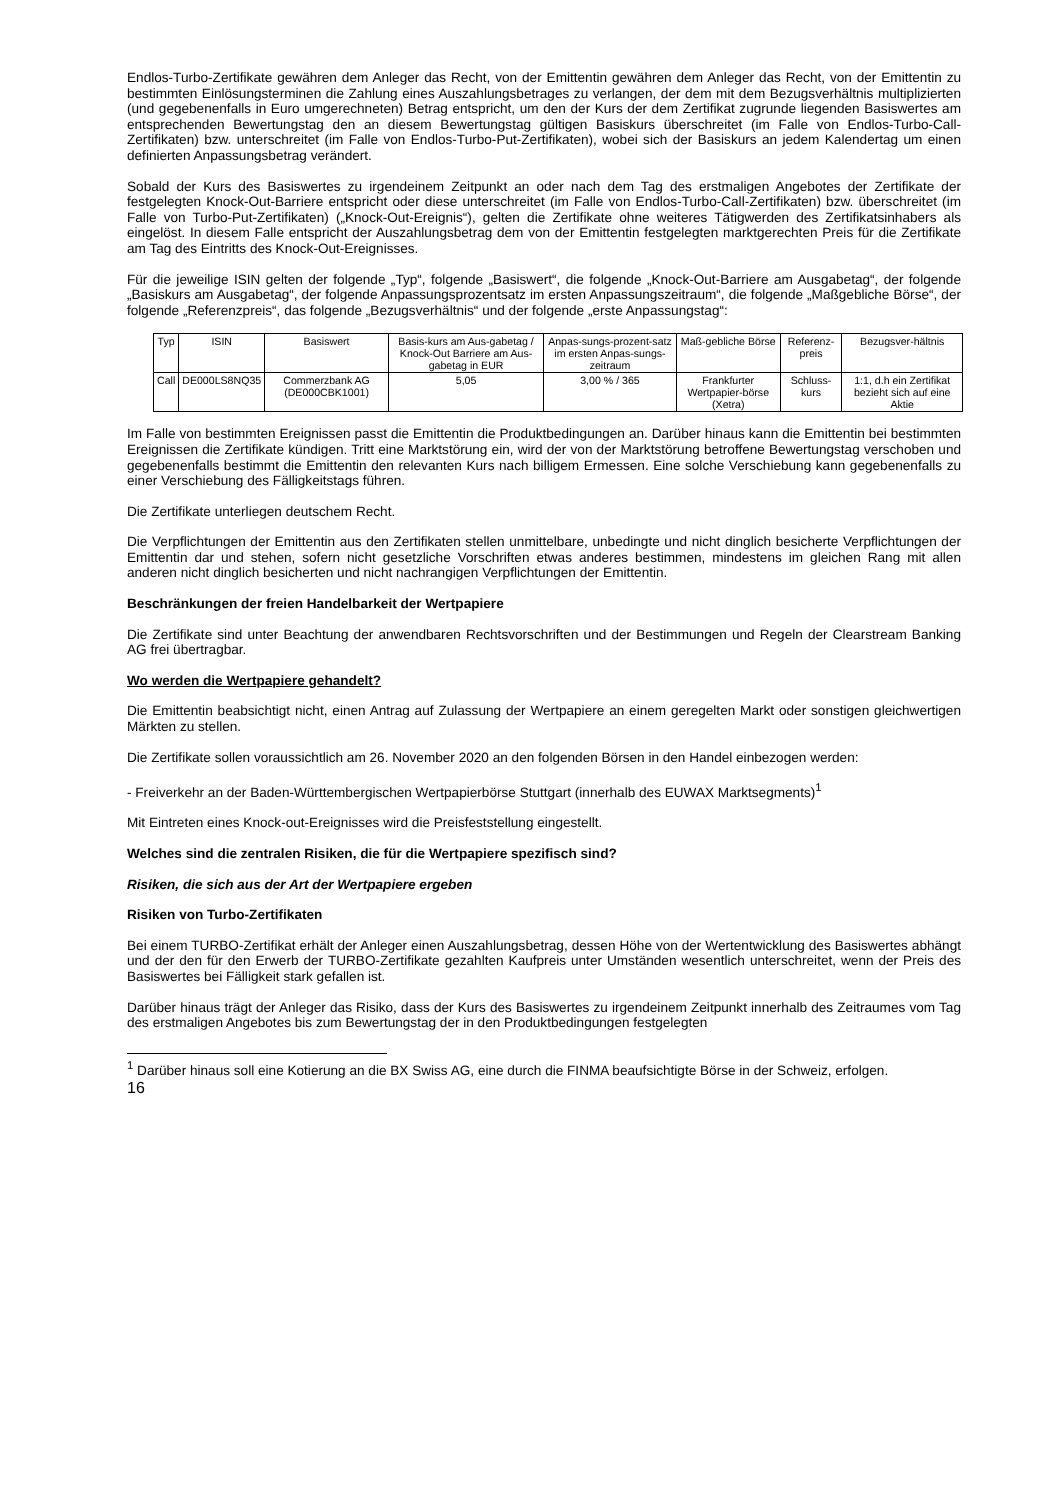Endlos-Turbo-Zertifikate gewähren dem Anleger das Recht, von der Emittentin gewähren dem Anleger das Recht, von der Emittentin zu bestimmten Einlösungsterminen die Zahlung eines Auszahlungsbetrages zu verlangen, der dem mit dem Bezugsverhältnis multiplizierten (und gegebenenfalls in Euro umgerechneten) Betrag entspricht, um den der Kurs der dem Zertifikat zugrunde liegenden Basiswertes am entsprechenden Bewertungstag den an diesem Bewertungstag gültigen Basiskurs überschreitet (im Falle von Endlos-Turbo-Call-Zertifikaten) bzw. unterschreitet (im Falle von Endlos-Turbo-Put-Zertifikaten), wobei sich der Basiskurs an jedem Kalendertag um einen definierten Anpassungsbetrag verändert.
Sobald der Kurs des Basiswertes zu irgendeinem Zeitpunkt an oder nach dem Tag des erstmaligen Angebotes der Zertifikate der festgelegten Knock-Out-Barriere entspricht oder diese unterschreitet (im Falle von Endlos-Turbo-Call-Zertifikaten) bzw. überschreitet (im Falle von Turbo-Put-Zertifikaten) („Knock-Out-Ereignis“), gelten die Zertifikate ohne weiteres Tätigwerden des Zertifikatsinhabers als eingelöst. In diesem Falle entspricht der Auszahlungsbetrag dem von der Emittentin festgelegten marktgerechten Preis für die Zertifikate am Tag des Eintritts des Knock-Out-Ereignisses.
Für die jeweilige ISIN gelten der folgende „Typ“, folgende „Basiswert“, die folgende „Knock-Out-Barriere am Ausgabetag“, der folgende „Basiskurs am Ausgabetag“, der folgende Anpassungsprozentsatz im ersten Anpassungszeitraum“, die folgende „Maßgebliche Börse“, der folgende „Referenzpreis“, das folgende „Bezugsverhältnis“ und der folgende „erste Anpassungstag“:
| Typ | ISIN | Basiswert | Basis-kurs am Aus-gabetag / Knock-Out Barriere am Aus-gabetag in EUR | Anpas-sungs-prozent-satz im ersten Anpas-sungs-zeitraum | Maß-gebliche Börse | Referenz-preis | Bezugsver-hältnis |
| --- | --- | --- | --- | --- | --- | --- | --- |
| Call | DE000LS8NQ35 | Commerzbank AG (DE000CBK1001) | 5,05 | 3,00 % / 365 | Frankfurter Wertpapier-börse (Xetra) | Schluss-kurs | 1:1, d.h ein Zertifikat bezieht sich auf eine Aktie |
Im Falle von bestimmten Ereignissen passt die Emittentin die Produktbedingungen an. Darüber hinaus kann die Emittentin bei bestimmten Ereignissen die Zertifikate kündigen. Tritt eine Marktstörung ein, wird der von der Marktstörung betroffene Bewertungstag verschoben und gegebenenfalls bestimmt die Emittentin den relevanten Kurs nach billigem Ermessen. Eine solche Verschiebung kann gegebenenfalls zu einer Verschiebung des Fälligkeitstags führen.
Die Zertifikate unterliegen deutschem Recht.
Die Verpflichtungen der Emittentin aus den Zertifikaten stellen unmittelbare, unbedingte und nicht dinglich besicherte Verpflichtungen der Emittentin dar und stehen, sofern nicht gesetzliche Vorschriften etwas anderes bestimmen, mindestens im gleichen Rang mit allen anderen nicht dinglich besicherten und nicht nachrangigen Verpflichtungen der Emittentin.
Beschränkungen der freien Handelbarkeit der Wertpapiere
Die Zertifikate sind unter Beachtung der anwendbaren Rechtsvorschriften und der Bestimmungen und Regeln der Clearstream Banking AG frei übertragbar.
Wo werden die Wertpapiere gehandelt?
Die Emittentin beabsichtigt nicht, einen Antrag auf Zulassung der Wertpapiere an einem geregelten Markt oder sonstigen gleichwertigen Märkten zu stellen.
Die Zertifikate sollen voraussichtlich am 26. November 2020 an den folgenden Börsen in den Handel einbezogen werden:
- Freiverkehr an der Baden-Württembergischen Wertpapierbörse Stuttgart (innerhalb des EUWAX Marktsegments)<sup>1</sup>
Mit Eintreten eines Knock-out-Ereignisses wird die Preisfeststellung eingestellt.
Welches sind die zentralen Risiken, die für die Wertpapiere spezifisch sind?
Risiken, die sich aus der Art der Wertpapiere ergeben
Risiken von Turbo-Zertifikaten
Bei einem TURBO-Zertifikat erhält der Anleger einen Auszahlungsbetrag, dessen Höhe von der Wertentwicklung des Basiswertes abhängt und der den für den Erwerb der TURBO-Zertifikate gezahlten Kaufpreis unter Umständen wesentlich unterschreitet, wenn der Preis des Basiswertes bei Fälligkeit stark gefallen ist.
Darüber hinaus trägt der Anleger das Risiko, dass der Kurs des Basiswertes zu irgendeinem Zeitpunkt innerhalb des Zeitraumes vom Tag des erstmaligen Angebotes bis zum Bewertungstag der in den Produktbedingungen festgelegten
<sup>1</sup> Darüber hinaus soll eine Kotierung an die BX Swiss AG, eine durch die FINMA beaufsichtigte Börse in der Schweiz, erfolgen.
16